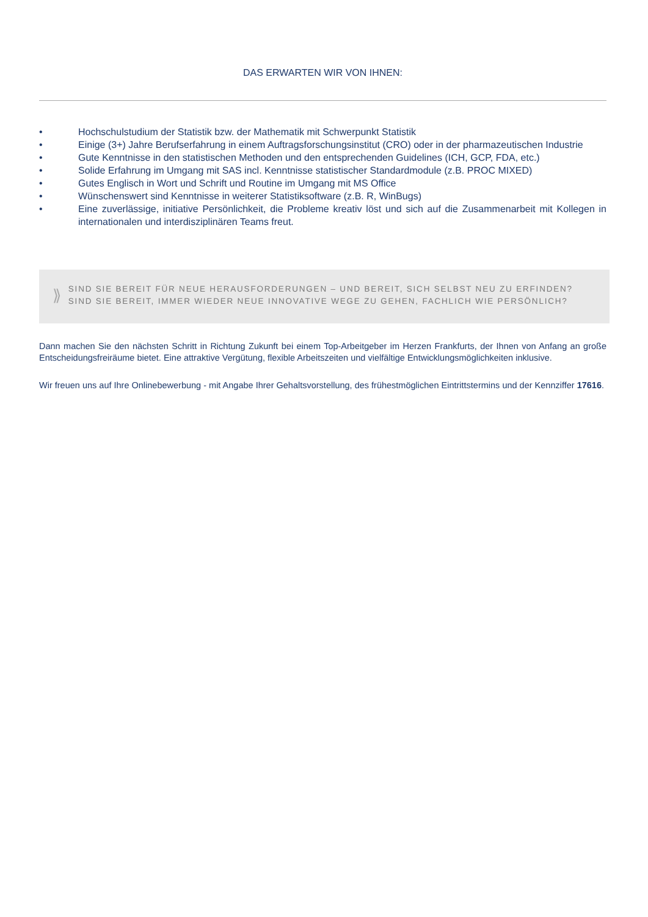DAS ERWARTEN WIR VON IHNEN:
• Hochschulstudium der Statistik bzw. der Mathematik mit Schwerpunkt Statistik
• Einige (3+) Jahre Berufserfahrung in einem Auftragsforschungsinstitut (CRO) oder in der pharmazeutischen Industrie
• Gute Kenntnisse in den statistischen Methoden und den entsprechenden Guidelines (ICH, GCP, FDA, etc.)
• Solide Erfahrung im Umgang mit SAS incl. Kenntnisse statistischer Standardmodule (z.B. PROC MIXED)
• Gutes Englisch in Wort und Schrift und Routine im Umgang mit MS Office
• Wünschenswert sind Kenntnisse in weiterer Statistiksoftware (z.B. R, WinBugs)
• Eine zuverlässige, initiative Persönlichkeit, die Probleme kreativ löst und sich auf die Zusammenarbeit mit Kollegen in internationalen und interdisziplinären Teams freut.
⟫
SIND SIE BEREIT FÜR NEUE HERAUSFORDERUNGEN – UND BEREIT, SICH SELBST NEU ZU ERFINDEN?
SIND SIE BEREIT, IMMER WIEDER NEUE INNOVATIVE WEGE ZU GEHEN, FACHLICH WIE PERSÖNLICH?
Dann machen Sie den nächsten Schritt in Richtung Zukunft bei einem Top-Arbeitgeber im Herzen Frankfurts, der Ihnen von Anfang an große Entscheidungsfreiräume bietet. Eine attraktive Vergütung, flexible Arbeitszeiten und vielfältige Entwicklungsmöglichkeiten inklusive.
Wir freuen uns auf Ihre Onlinebewerbung - mit Angabe Ihrer Gehaltsvorstellung, des frühestmöglichen Eintrittstermins und der Kennziffer 17616.